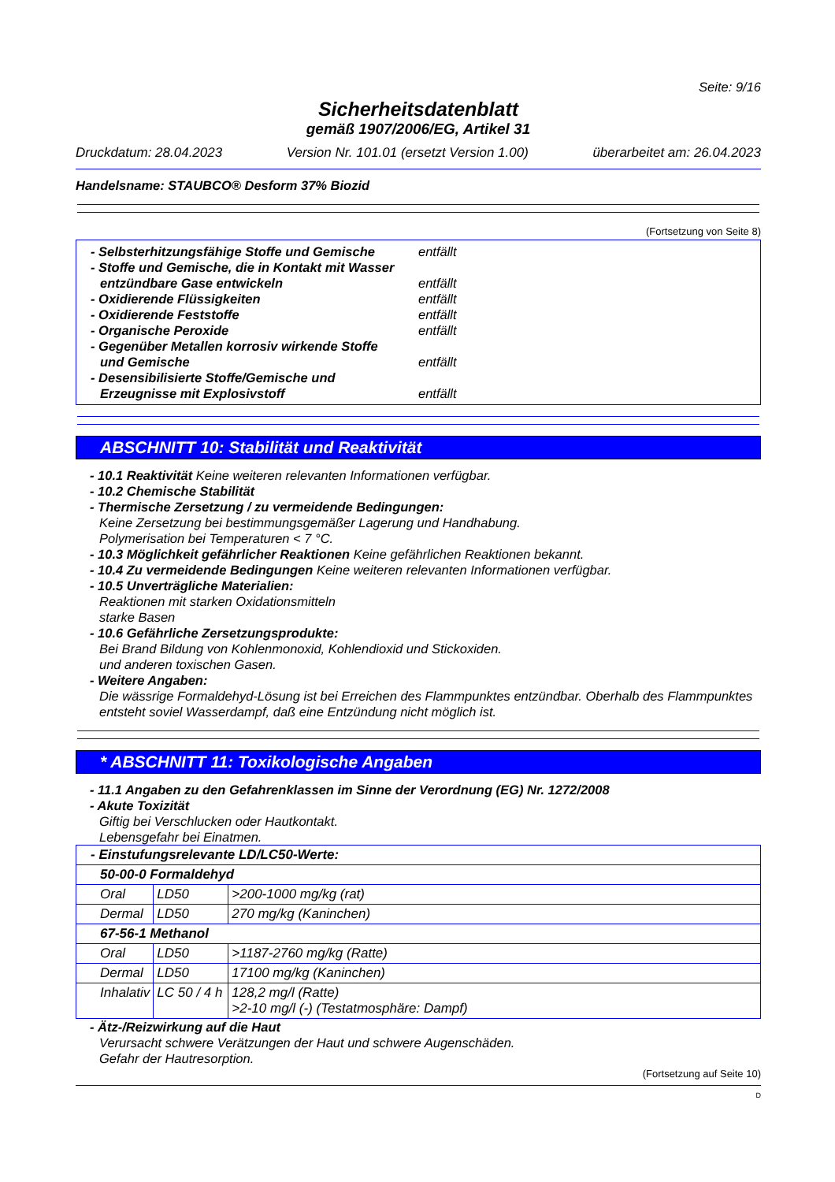Seite: 9/16
Sicherheitsdatenblatt
gemäß 1907/2006/EG, Artikel 31
Druckdatum: 28.04.2023 Version Nr. 101.01 (ersetzt Version 1.00) überarbeitet am: 26.04.2023
Handelsname: STAUBCO® Desform 37% Biozid
(Fortsetzung von Seite 8)
- Selbsterhitzungsfähige Stoffe und Gemische entfällt
- Stoffe und Gemische, die in Kontakt mit Wasser
entzündbare Gase entwickeln
entfällt
- Oxidierende Flüssigkeiten entfällt
- Oxidierende Feststoffe entfällt
- Organische Peroxide entfällt
- Gegenüber Metallen korrosiv wirkende Stoffe
und Gemische
entfällt
- Desensibilisierte Stoffe/Gemische und
Erzeugnisse mit Explosivstoff
entfällt
ABSCHNITT 10: Stabilität und Reaktivität
- 10.1 Reaktivität Keine weiteren relevanten Informationen verfügbar.
- 10.2 Chemische Stabilität
- Thermische Zersetzung / zu vermeidende Bedingungen:
Keine Zersetzung bei bestimmungsgemäßer Lagerung und Handhabung.
Polymerisation bei Temperaturen < 7 °C.
- 10.3 Möglichkeit gefährlicher Reaktionen Keine gefährlichen Reaktionen bekannt.
- 10.4 Zu vermeidende Bedingungen Keine weiteren relevanten Informationen verfügbar.
- 10.5 Unverträgliche Materialien:
Reaktionen mit starken Oxidationsmitteln
starke Basen
- 10.6 Gefährliche Zersetzungsprodukte:
Bei Brand Bildung von Kohlenmonoxid, Kohlendioxid und Stickoxiden.
und anderen toxischen Gasen.
- Weitere Angaben:
Die wässrige Formaldehyd-Lösung ist bei Erreichen des Flammpunktes entzündbar. Oberhalb des Flammpunktes entsteht soviel Wasserdampf, daß eine Entzündung nicht möglich ist.
* ABSCHNITT 11: Toxikologische Angaben
- 11.1 Angaben zu den Gefahrenklassen im Sinne der Verordnung (EG) Nr. 1272/2008
- Akute Toxizität
Giftig bei Verschlucken oder Hautkontakt.
Lebensgefahr bei Einatmen.
| - Einstufungsrelevante LD/LC50-Werte: | | |
| 50-00-0 Formaldehyd | | |
| Oral | LD50 | >200-1000 mg/kg (rat) |
| Dermal | LD50 | 270 mg/kg (Kaninchen) |
| 67-56-1 Methanol | | |
| Oral | LD50 | >1187-2760 mg/kg (Ratte) |
| Dermal | LD50 | 17100 mg/kg (Kaninchen) |
| Inhalativ | LC 50 / 4 h | 128,2 mg/l (Ratte) >2-10 mg/l (-) (Testatmosphäre: Dampf) |
- Ätz-/Reizwirkung auf die Haut
Verursacht schwere Verätzungen der Haut und schwere Augenschäden.
Gefahr der Hautresorption.
(Fortsetzung auf Seite 10)
D